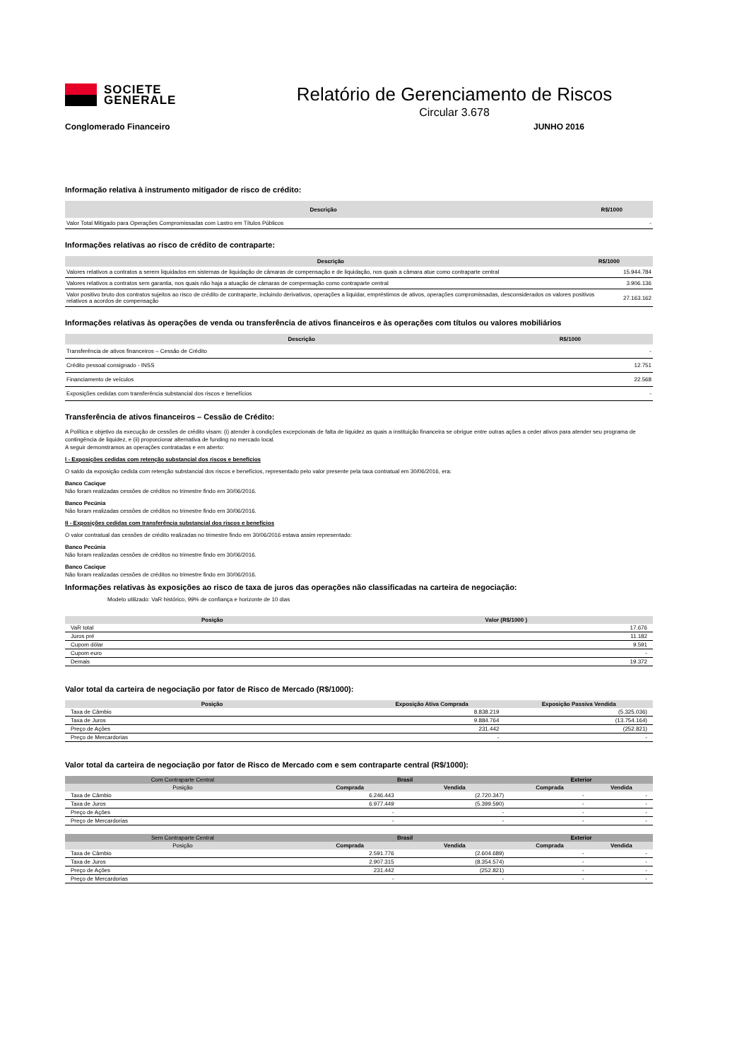SOCIETE
GENERALE
Relatório de Gerenciamento de Riscos
Circular 3.678
Conglomerado Financeiro JUNHO 2016
Informação relativa à instrumento mitigador de risco de crédito:
| Descrição | R$/1000 | |
| --- | --- | --- |
| Valor Total Mitigado para Operações Compromissadas com Lastro em Títulos Públicos | | - |
Informações relativas ao risco de crédito de contraparte:
| Descrição | R$/1000 | |
| --- | --- | --- |
| Valores relativos a contratos a serem liquidados em sistemas de liquidação de câmaras de compensação e de liquidação, nos quais a câmara atue como contraparte central | | 15.944.784 |
| Valores relativos a contratos sem garantia, nos quais não haja a atuação de câmaras de compensação como contraparte central | | 3.906.136 |
| Valor positivo bruto dos contratos sujeitos ao risco de crédito de contraparte, incluindo derivativos, operações a liquidar, empréstimos de ativos, operações compromissadas, desconsiderados os valores positivos relativos a acordos de compensação | | 27.163.162 |
Informações relativas às operações de venda ou transferência de ativos financeiros e às operações com títulos ou valores mobiliários
| Descrição | R$/1000 | |
| --- | --- | --- |
| Transferência de ativos financeiros – Cessão de Crédito | | - |
| Crédito pessoal consignado - INSS | | 12.751 |
| Financiamento de veículos | | 22.568 |
| Exposições cedidas com transferência substancial dos riscos e benefícios | | - |
Transferência de ativos financeiros – Cessão de Crédito:
A Política e objetivo da execução de cessões de crédito visam: (i) atender à condições excepcionais de falta de liquidez as quais a instituição financeira se obrigue entre outras ações a ceder ativos para atender seu programa de contingência de liquidez, e (ii) proporcionar alternativa de funding no mercado local.
A seguir demonstramos as operações contratadas e em aberto:
I - Exposições cedidas com retenção substancial dos riscos e benefícios
O saldo da exposição cedida com retenção substancial dos riscos e benefícios, representado pelo valor presente pela taxa contratual em 30/06/2016, era:
Banco Cacique
Não foram realizadas cessões de créditos no trimestre findo em 30/06/2016.
Banco Pecúnia
Não foram realizadas cessões de créditos no trimestre findo em 30/06/2016.
II - Exposições cedidas com transferência substancial dos riscos e benefícios
O valor contratual das cessões de crédito realizadas no trimestre findo em 30/06/2016 estava assim representado:
Banco Pecúnia
Não foram realizadas cessões de créditos no trimestre findo em 30/06/2016.
Banco Cacique
Não foram realizadas cessões de créditos no trimestre findo em 30/06/2016.
Informações relativas às exposições ao risco de taxa de juros das operações não classificadas na carteira de negociação:
Modelo utilizado: VaR histórico, 99% de confiança e horizonte de 10 dias
| Posição | Valor (R$/1000 ) |
| --- | --- |
| VaR total | 17.676 |
| Juros pré | 11.182 |
| Cupom dólar | 9.591 |
| Cupom euro | - |
| Demais | 19.372 |
Valor total da carteira de negociação por fator de Risco de Mercado (R$/1000):
| Posição | Exposição Ativa Comprada | Exposição Passiva Vendida |
| --- | --- | --- |
| Taxa de Câmbio | 8.838.219 | (5.325.036) |
| Taxa de Juros | 9.884.764 | (13.754.164) |
| Preço de Ações | 231.442 | (252.821) |
| Preço de Mercardorias | - | - |
Valor total da carteira de negociação por fator de Risco de Mercado com e sem contraparte central (R$/1000):
| Com Contraparte Central | Brasil | | Exterior | |
| --- | --- | --- | --- | --- |
| Posição | Comprada | Vendida | Comprada | Vendida |
| Taxa de Câmbio | 6.246.443 | (2.720.347) | - | - |
| Taxa de Juros | 6.977.449 | (5.399.590) | - | - |
| Preço de Ações | - | - | - | - |
| Preço de Mercardorias | - | - | - | - |
| Sem Contraparte Central | Brasil | | Exterior | |
| --- | --- | --- | --- | --- |
| Posição | Comprada | Vendida | Comprada | Vendida |
| Taxa de Câmbio | 2.591.776 | (2.604.689) | - | - |
| Taxa de Juros | 2.907.315 | (8.354.574) | - | - |
| Preço de Ações | 231.442 | (252.821) | - | - |
| Preço de Mercardorias | - | - | - | - |